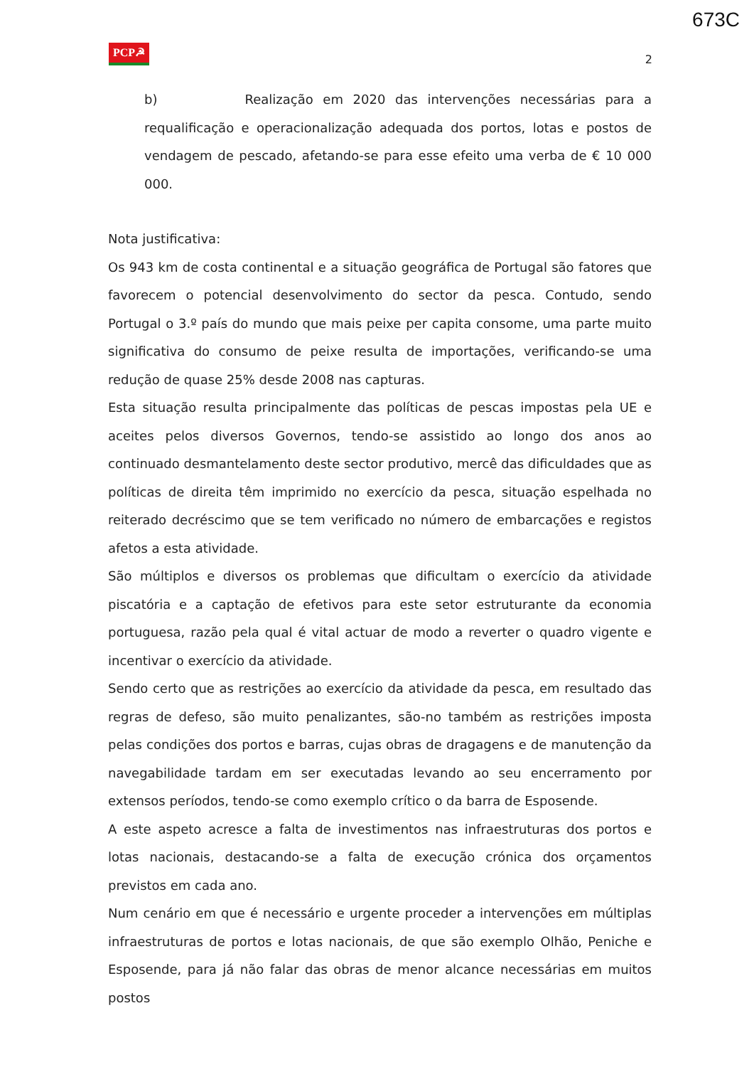673C
PCP☭
2
b) Realização em 2020 das intervenções necessárias para a requalificação e operacionalização adequada dos portos, lotas e postos de vendagem de pescado, afetando-se para esse efeito uma verba de € 10 000 000.
Nota justificativa:
Os 943 km de costa continental e a situação geográfica de Portugal são fatores que favorecem o potencial desenvolvimento do sector da pesca. Contudo, sendo Portugal o 3.º país do mundo que mais peixe per capita consome, uma parte muito significativa do consumo de peixe resulta de importações, verificando-se uma redução de quase 25% desde 2008 nas capturas.
Esta situação resulta principalmente das políticas de pescas impostas pela UE e aceites pelos diversos Governos, tendo-se assistido ao longo dos anos ao continuado desmantelamento deste sector produtivo, mercê das dificuldades que as políticas de direita têm imprimido no exercício da pesca, situação espelhada no reiterado decréscimo que se tem verificado no número de embarcações e registos afetos a esta atividade.
São múltiplos e diversos os problemas que dificultam o exercício da atividade piscatória e a captação de efetivos para este setor estruturante da economia portuguesa, razão pela qual é vital actuar de modo a reverter o quadro vigente e incentivar o exercício da atividade.
Sendo certo que as restrições ao exercício da atividade da pesca, em resultado das regras de defeso, são muito penalizantes, são-no também as restrições imposta pelas condições dos portos e barras, cujas obras de dragagens e de manutenção da navegabilidade tardam em ser executadas levando ao seu encerramento por extensos períodos, tendo-se como exemplo crítico o da barra de Esposende.
A este aspeto acresce a falta de investimentos nas infraestruturas dos portos e lotas nacionais, destacando-se a falta de execução crónica dos orçamentos previstos em cada ano.
Num cenário em que é necessário e urgente proceder a intervenções em múltiplas infraestruturas de portos e lotas nacionais, de que são exemplo Olhão, Peniche e Esposende, para já não falar das obras de menor alcance necessárias em muitos postos